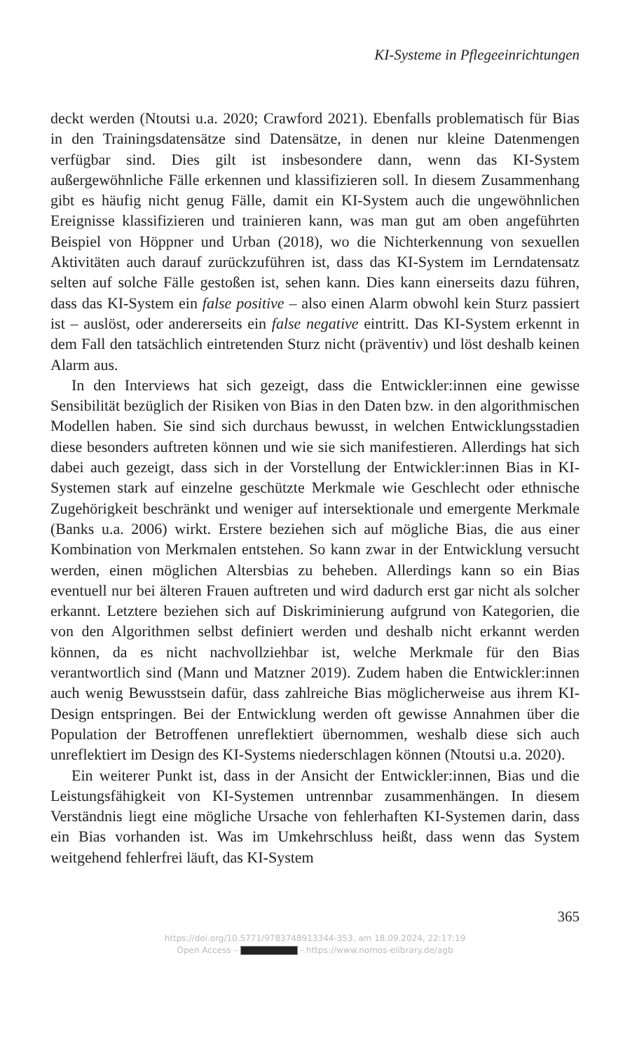KI-Systeme in Pflegeeinrichtungen
deckt werden (Ntoutsi u.a. 2020; Crawford 2021). Ebenfalls problematisch für Bias in den Trainingsdatensätze sind Datensätze, in denen nur kleine Datenmengen verfügbar sind. Dies gilt ist insbesondere dann, wenn das KI-System außergewöhnliche Fälle erkennen und klassifizieren soll. In diesem Zusammenhang gibt es häufig nicht genug Fälle, damit ein KI-System auch die ungewöhnlichen Ereignisse klassifizieren und trainieren kann, was man gut am oben angeführten Beispiel von Höppner und Urban (2018), wo die Nichterkennung von sexuellen Aktivitäten auch darauf zurückzuführen ist, dass das KI-System im Lerndatensatz selten auf solche Fälle gestoßen ist, sehen kann. Dies kann einerseits dazu führen, dass das KI-System ein false positive – also einen Alarm obwohl kein Sturz passiert ist – auslöst, oder andererseits ein false negative eintritt. Das KI-System erkennt in dem Fall den tatsächlich eintretenden Sturz nicht (präventiv) und löst deshalb keinen Alarm aus.
In den Interviews hat sich gezeigt, dass die Entwickler:innen eine gewisse Sensibilität bezüglich der Risiken von Bias in den Daten bzw. in den algorithmischen Modellen haben. Sie sind sich durchaus bewusst, in welchen Entwicklungsstadien diese besonders auftreten können und wie sie sich manifestieren. Allerdings hat sich dabei auch gezeigt, dass sich in der Vorstellung der Entwickler:innen Bias in KI-Systemen stark auf einzelne geschützte Merkmale wie Geschlecht oder ethnische Zugehörigkeit beschränkt und weniger auf intersektionale und emergente Merkmale (Banks u.a. 2006) wirkt. Erstere beziehen sich auf mögliche Bias, die aus einer Kombination von Merkmalen entstehen. So kann zwar in der Entwicklung versucht werden, einen möglichen Altersbias zu beheben. Allerdings kann so ein Bias eventuell nur bei älteren Frauen auftreten und wird dadurch erst gar nicht als solcher erkannt. Letztere beziehen sich auf Diskriminierung aufgrund von Kategorien, die von den Algorithmen selbst definiert werden und deshalb nicht erkannt werden können, da es nicht nachvollziehbar ist, welche Merkmale für den Bias verantwortlich sind (Mann und Matzner 2019). Zudem haben die Entwickler:innen auch wenig Bewusstsein dafür, dass zahlreiche Bias möglicherweise aus ihrem KI-Design entspringen. Bei der Entwicklung werden oft gewisse Annahmen über die Population der Betroffenen unreflektiert übernommen, weshalb diese sich auch unreflektiert im Design des KI-Systems niederschlagen können (Ntoutsi u.a. 2020).
Ein weiterer Punkt ist, dass in der Ansicht der Entwickler:innen, Bias und die Leistungsfähigkeit von KI-Systemen untrennbar zusammenhängen. In diesem Verständnis liegt eine mögliche Ursache von fehlerhaften KI-Systemen darin, dass ein Bias vorhanden ist. Was im Umkehrschluss heißt, dass wenn das System weitgehend fehlerfrei läuft, das KI-System
365
https://doi.org/10.5771/9783748913344-353, am 18.09.2024, 22:17:19
Open Access – - https://www.nomos-elibrary.de/agb